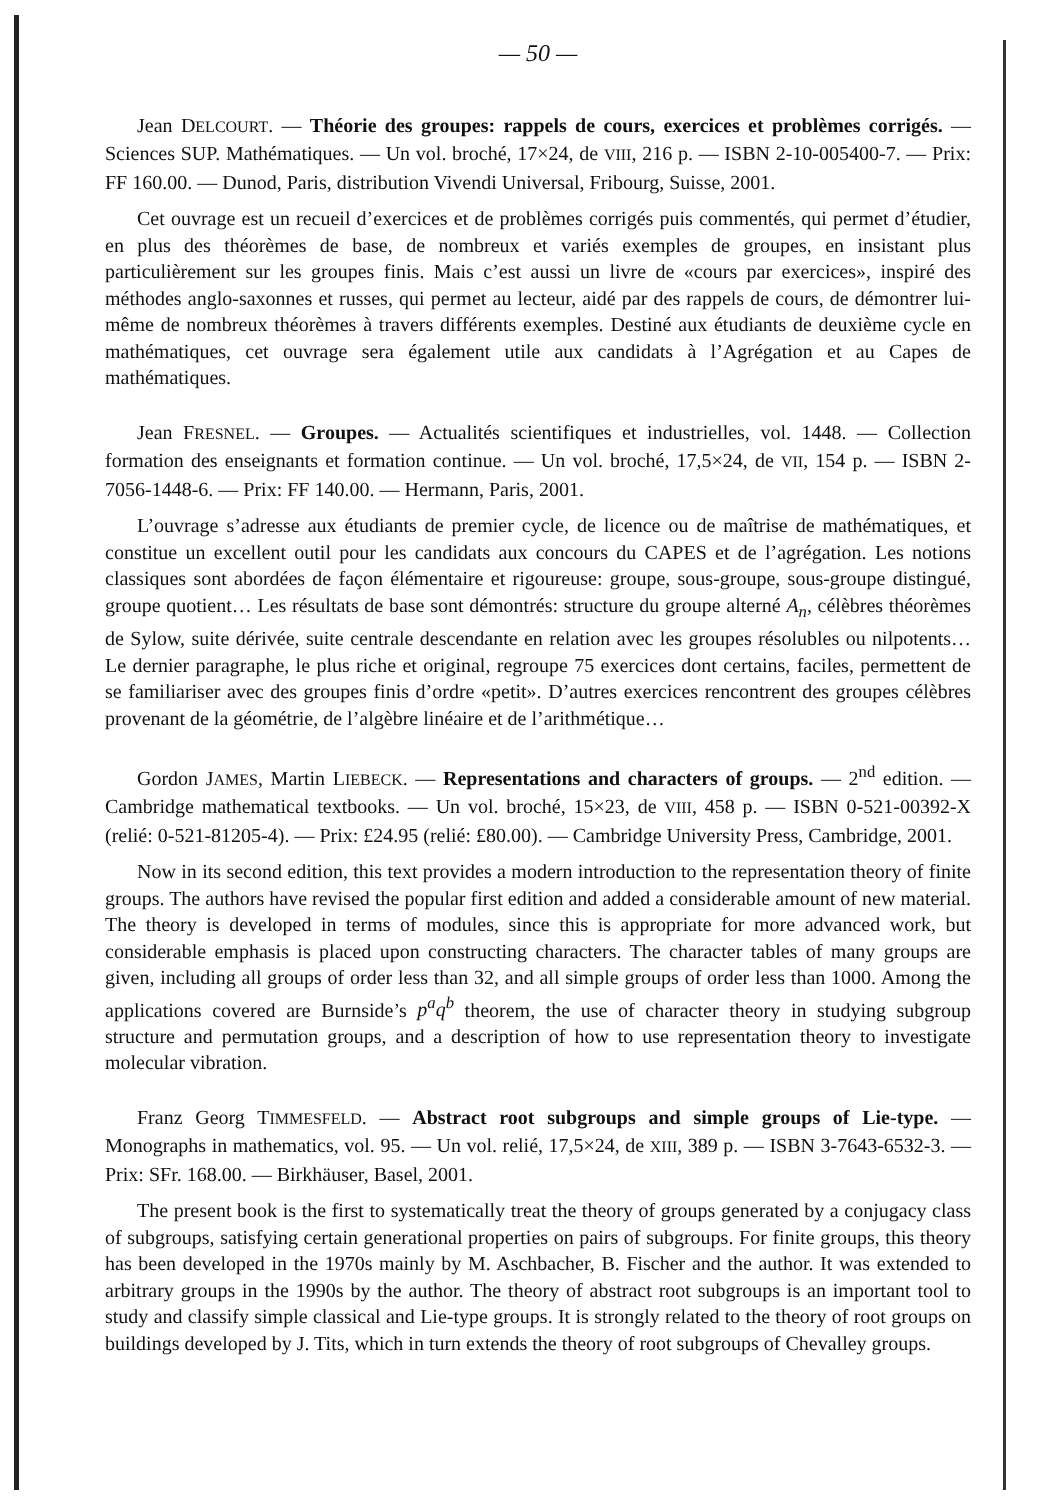— 50 —
Jean DELCOURT. — Théorie des groupes: rappels de cours, exercices et problèmes corrigés. — Sciences SUP. Mathématiques. — Un vol. broché, 17×24, de VIII, 216 p. — ISBN 2-10-005400-7. — Prix: FF 160.00. — Dunod, Paris, distribution Vivendi Universal, Fribourg, Suisse, 2001.
Cet ouvrage est un recueil d’exercices et de problèmes corrigés puis commentés, qui permet d’étudier, en plus des théorèmes de base, de nombreux et variés exemples de groupes, en insistant plus particulièrement sur les groupes finis. Mais c’est aussi un livre de «cours par exercices», inspiré des méthodes anglo-saxonnes et russes, qui permet au lecteur, aidé par des rappels de cours, de démontrer lui-même de nombreux théorèmes à travers différents exemples. Destiné aux étudiants de deuxième cycle en mathématiques, cet ouvrage sera également utile aux candidats à l’Agrégation et au Capes de mathématiques.
Jean FRESNEL. — Groupes. — Actualités scientifiques et industrielles, vol. 1448. — Collection formation des enseignants et formation continue. — Un vol. broché, 17,5×24, de VII, 154 p. — ISBN 2-7056-1448-6. — Prix: FF 140.00. — Hermann, Paris, 2001.
L’ouvrage s’adresse aux étudiants de premier cycle, de licence ou de maîtrise de mathématiques, et constitue un excellent outil pour les candidats aux concours du CAPES et de l’agrégation. Les notions classiques sont abordées de façon élémentaire et rigoureuse: groupe, sous-groupe, sous-groupe distingué, groupe quotient… Les résultats de base sont démontrés: structure du groupe alterné A<sub>n</sub>, célèbres théorèmes de Sylow, suite dérivée, suite centrale descendante en relation avec les groupes résolubles ou nilpotents… Le dernier paragraphe, le plus riche et original, regroupe 75 exercices dont certains, faciles, permettent de se familiariser avec des groupes finis d’ordre «petit». D’autres exercices rencontrent des groupes célèbres provenant de la géométrie, de l’algèbre linéaire et de l’arithmétique…
Gordon JAMES, Martin LIEBECK. — Representations and characters of groups. — 2<sup>nd</sup> edition. — Cambridge mathematical textbooks. — Un vol. broché, 15×23, de VIII, 458 p. — ISBN 0-521-00392-X (relié: 0-521-81205-4). — Prix: £24.95 (relié: £80.00). — Cambridge University Press, Cambridge, 2001.
Now in its second edition, this text provides a modern introduction to the representation theory of finite groups. The authors have revised the popular first edition and added a considerable amount of new material. The theory is developed in terms of modules, since this is appropriate for more advanced work, but considerable emphasis is placed upon constructing characters. The character tables of many groups are given, including all groups of order less than 32, and all simple groups of order less than 1000. Among the applications covered are Burnside’s p<sup>a</sup>q<sup>b</sup> theorem, the use of character theory in studying subgroup structure and permutation groups, and a description of how to use representation theory to investigate molecular vibration.
Franz Georg TIMMESFELD. — Abstract root subgroups and simple groups of Lie-type. — Monographs in mathematics, vol. 95. — Un vol. relié, 17,5×24, de XIII, 389 p. — ISBN 3-7643-6532-3. — Prix: SFr. 168.00. — Birkhäuser, Basel, 2001.
The present book is the first to systematically treat the theory of groups generated by a conjugacy class of subgroups, satisfying certain generational properties on pairs of subgroups. For finite groups, this theory has been developed in the 1970s mainly by M. Aschbacher, B. Fischer and the author. It was extended to arbitrary groups in the 1990s by the author. The theory of abstract root subgroups is an important tool to study and classify simple classical and Lie-type groups. It is strongly related to the theory of root groups on buildings developed by J. Tits, which in turn extends the theory of root subgroups of Chevalley groups.